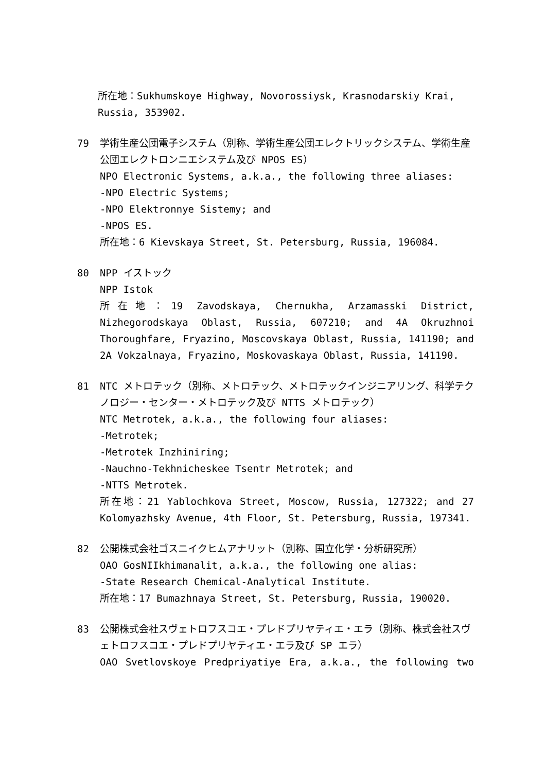所在地：Sukhumskoye Highway, Novorossiysk, Krasnodarskiy Krai, Russia, 353902.
79 学術生産公団電子システム（別称、学術生産公団エレクトリックシステム、学術生産公団エレクトロンニエシステム及び NPOS ES）
NPO Electronic Systems, a.k.a., the following three aliases:
-NPO Electric Systems;
-NPO Elektronnye Sistemy; and
-NPOS ES.
所在地：6 Kievskaya Street, St. Petersburg, Russia, 196084.
80 NPP イストック
NPP Istok
所在地：19 Zavodskaya, Chernukha, Arzamasski District, Nizhegorodskaya Oblast, Russia, 607210; and 4A Okruzhnoi Thoroughfare, Fryazino, Moscovskaya Oblast, Russia, 141190; and 2A Vokzalnaya, Fryazino, Moskovaskaya Oblast, Russia, 141190.
81 NTC メトロテック（別称、メトロテック、メトロテックインジニアリング、科学テクノロジー・センター・メトロテック及び NTTS メトロテック）
NTC Metrotek, a.k.a., the following four aliases:
-Metrotek;
-Metrotek Inzhiniring;
-Nauchno-Tekhnicheskee Tsentr Metrotek; and
-NTTS Metrotek.
所在地：21 Yablochkova Street, Moscow, Russia, 127322; and 27 Kolomyazhsky Avenue, 4th Floor, St. Petersburg, Russia, 197341.
82 公開株式会社ゴスニイクヒムアナリット（別称、国立化学・分析研究所）
OAO GosNIIkhimanalit, a.k.a., the following one alias:
-State Research Chemical-Analytical Institute.
所在地：17 Bumazhnaya Street, St. Petersburg, Russia, 190020.
83 公開株式会社スヴェトロフスコエ・プレドプリヤティエ・エラ（別称、株式会社スヴェトロフスコエ・プレドプリヤティエ・エラ及び SP エラ）
OAO Svetlovskoye Predpriyatiye Era, a.k.a., the following two